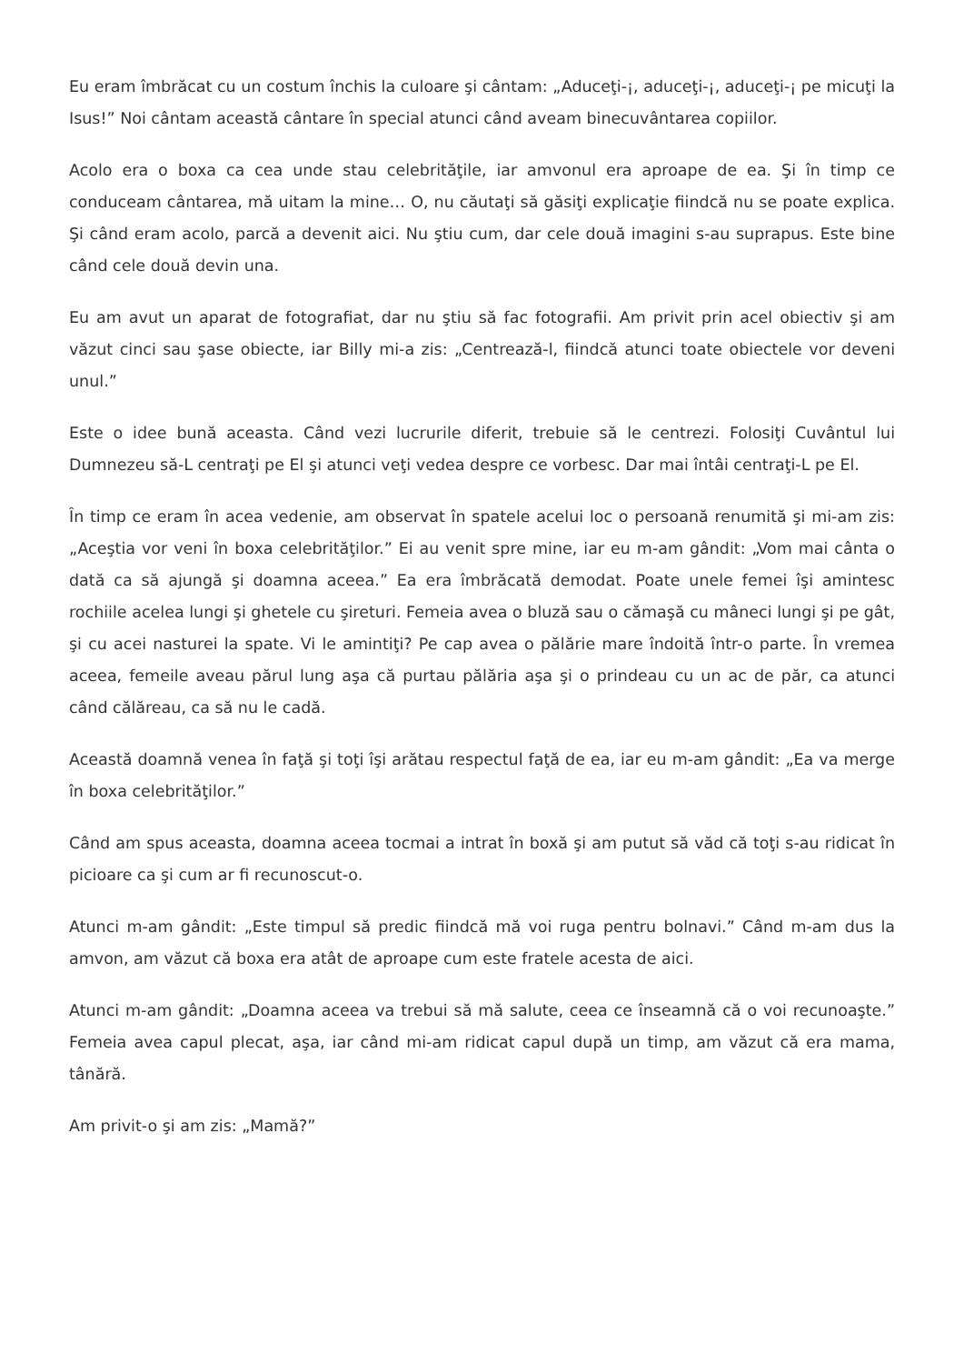Eu eram îmbrăcat cu un costum închis la culoare şi cântam: „Aduceţi-¡, aduceţi-¡, aduceţi-¡ pe micuţi la Isus!” Noi cântam această cântare în special atunci când aveam binecuvântarea copiilor.
Acolo era o boxa ca cea unde stau celebrităţile, iar amvonul era aproape de ea. Şi în timp ce conduceam cântarea, mă uitam la mine… O, nu căutaţi să găsiţi explicaţie fiindcă nu se poate explica. Şi când eram acolo, parcă a devenit aici. Nu ştiu cum, dar cele două imagini s-au suprapus. Este bine când cele două devin una.
Eu am avut un aparat de fotografiat, dar nu ştiu să fac fotografii. Am privit prin acel obiectiv şi am văzut cinci sau şase obiecte, iar Billy mi-a zis: „Centrează-l, fiindcă atunci toate obiectele vor deveni unul.”
Este o idee bună aceasta. Când vezi lucrurile diferit, trebuie să le centrezi. Folosiţi Cuvântul lui Dumnezeu să-L centraţi pe El şi atunci veţi vedea despre ce vorbesc. Dar mai întâi centraţi-L pe El.
În timp ce eram în acea vedenie, am observat în spatele acelui loc o persoană renumită şi mi-am zis: „Aceştia vor veni în boxa celebrităţilor.” Ei au venit spre mine, iar eu m-am gândit: „Vom mai cânta o dată ca să ajungă şi doamna aceea.” Ea era îmbrăcată demodat. Poate unele femei îşi amintesc rochiile acelea lungi şi ghetele cu şireturi. Femeia avea o bluză sau o cămaşă cu mâneci lungi şi pe gât, şi cu acei nasturei la spate. Vi le amintiţi? Pe cap avea o pălărie mare îndoită într-o parte. În vremea aceea, femeile aveau părul lung aşa că purtau pălăria aşa şi o prindeau cu un ac de păr, ca atunci când călăreau, ca să nu le cadă.
Această doamnă venea în faţă şi toţi îşi arătau respectul faţă de ea, iar eu m-am gândit: „Ea va merge în boxa celebrităţilor.”
Când am spus aceasta, doamna aceea tocmai a intrat în boxă şi am putut să văd că toţi s-au ridicat în picioare ca şi cum ar fi recunoscut-o.
Atunci m-am gândit: „Este timpul să predic fiindcă mă voi ruga pentru bolnavi.” Când m-am dus la amvon, am văzut că boxa era atât de aproape cum este fratele acesta de aici.
Atunci m-am gândit: „Doamna aceea va trebui să mă salute, ceea ce înseamnă că o voi recunoaşte.” Femeia avea capul plecat, aşa, iar când mi-am ridicat capul după un timp, am văzut că era mama, tânără.
Am privit-o şi am zis: „Mamă?”